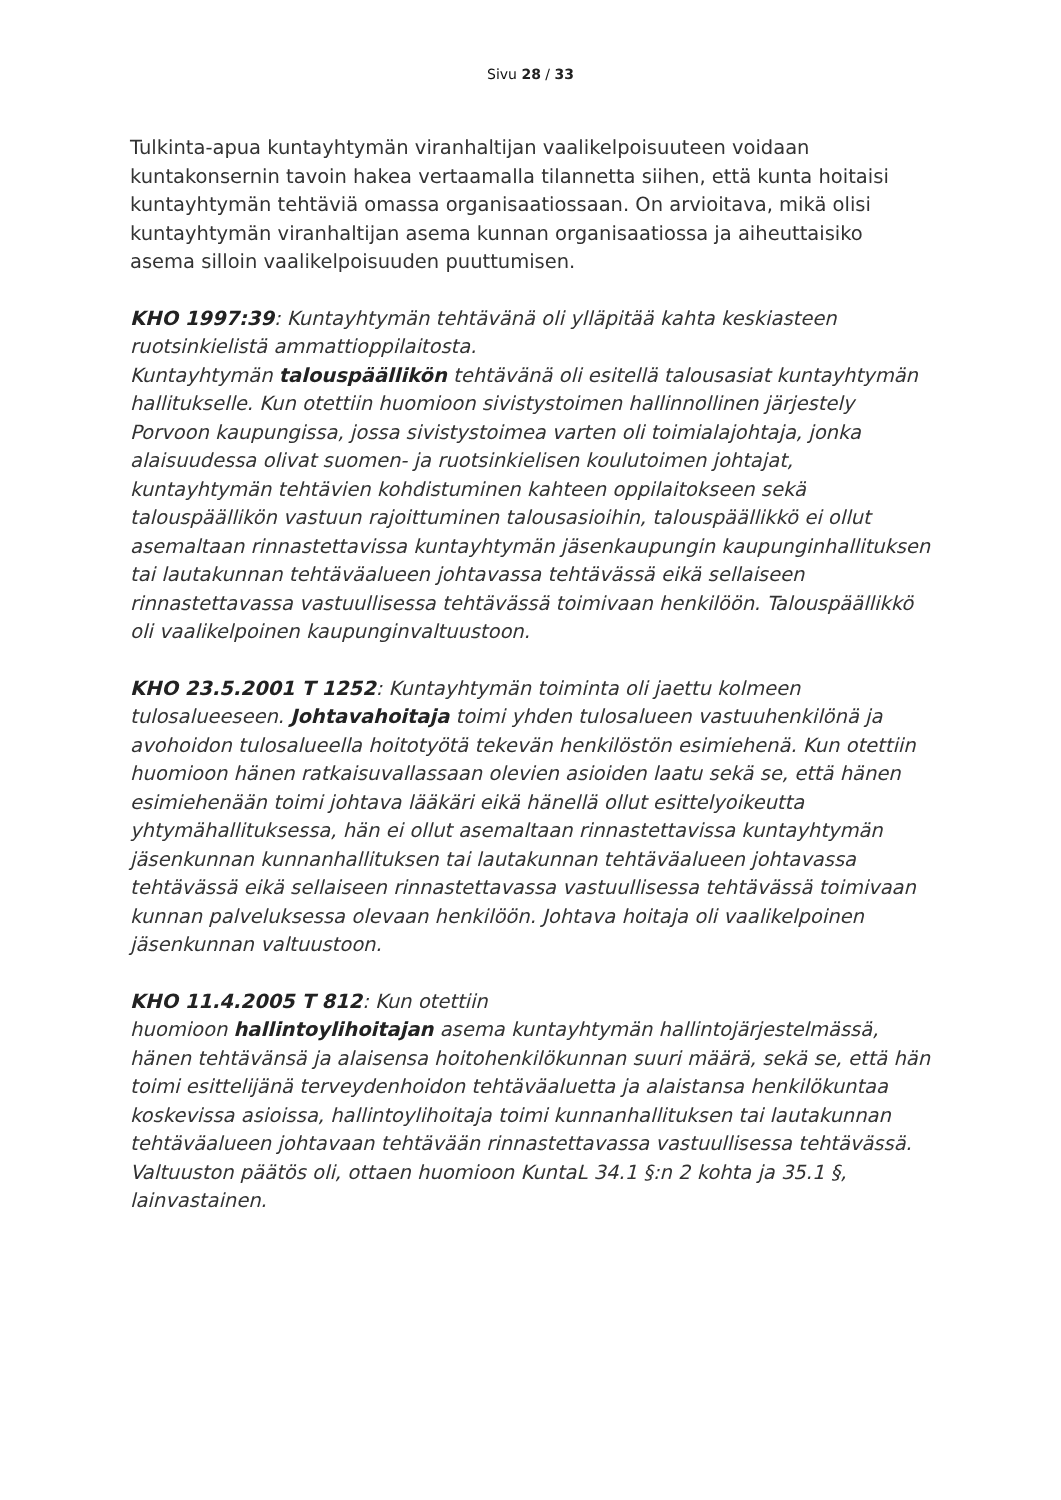Sivu 28 / 33
Tulkinta-apua kuntayhtymän viranhaltijan vaalikelpoisuuteen voidaan kuntakonsernin tavoin hakea vertaamalla tilannetta siihen, että kunta hoitaisi kuntayhtymän tehtäviä omassa organisaatiossaan. On arvioitava, mikä olisi kuntayhtymän viranhaltijan asema kunnan organisaatiossa ja aiheuttaisiko asema silloin vaalikelpoisuuden puuttumisen.
KHO 1997:39: Kuntayhtymän tehtävänä oli ylläpitää kahta keskiasteen ruotsinkielistä ammattioppilaitosta.
Kuntayhtymän talouspäällikön tehtävänä oli esitellä talousasiat kuntayhtymän hallitukselle. Kun otettiin huomioon sivistystoimen hallinnollinen järjestely Porvoon kaupungissa, jossa sivistystoimea varten oli toimialajohtaja, jonka alaisuudessa olivat suomen- ja ruotsinkielisen koulutoimen johtajat, kuntayhtymän tehtävien kohdistuminen kahteen oppilaitokseen sekä talouspäällikön vastuun rajoittuminen talousasioihin, talouspäällikkö ei ollut asemaltaan rinnastettavissa kuntayhtymän jäsenkaupungin kaupunginhallituksen tai lautakunnan tehtäväalueen johtavassa tehtävässä eikä sellaiseen rinnastettavassa vastuullisessa tehtävässä toimivaan henkilöön. Talouspäällikkö oli vaalikelpoinen kaupunginvaltuustoon.
KHO 23.5.2001 T 1252: Kuntayhtymän toiminta oli jaettu kolmeen tulosalueeseen. Johtavahoitaja toimi yhden tulosalueen vastuuhenkilönä ja avohoidon tulosalueella hoitotyötä tekevän henkilöstön esimiehenä. Kun otettiin huomioon hänen ratkaisuvallassaan olevien asioiden laatu sekä se, että hänen esimiehenään toimi johtava lääkäri eikä hänellä ollut esittelyoikeutta yhtymähallituksessa, hän ei ollut asemaltaan rinnastettavissa kuntayhtymän jäsenkunnan kunnanhallituksen tai lautakunnan tehtäväalueen johtavassa tehtävässä eikä sellaiseen rinnastettavassa vastuullisessa tehtävässä toimivaan kunnan palveluksessa olevaan henkilöön. Johtava hoitaja oli vaalikelpoinen jäsenkunnan valtuustoon.
KHO 11.4.2005 T 812: Kun otettiin
huomioon hallintoylihoitajan asema kuntayhtymän hallintojärjestelmässä, hänen tehtävänsä ja alaisensa hoitohenkilökunnan suuri määrä, sekä se, että hän toimi esittelijänä terveydenhoidon tehtäväaluetta ja alaistansa henkilökuntaa koskevissa asioissa, hallintoylihoitaja toimi kunnanhallituksen tai lautakunnan tehtäväalueen johtavaan tehtävään rinnastettavassa vastuullisessa tehtävässä. Valtuuston päätös oli, ottaen huomioon KuntaL 34.1 §:n 2 kohta ja 35.1 §, lainvastainen.